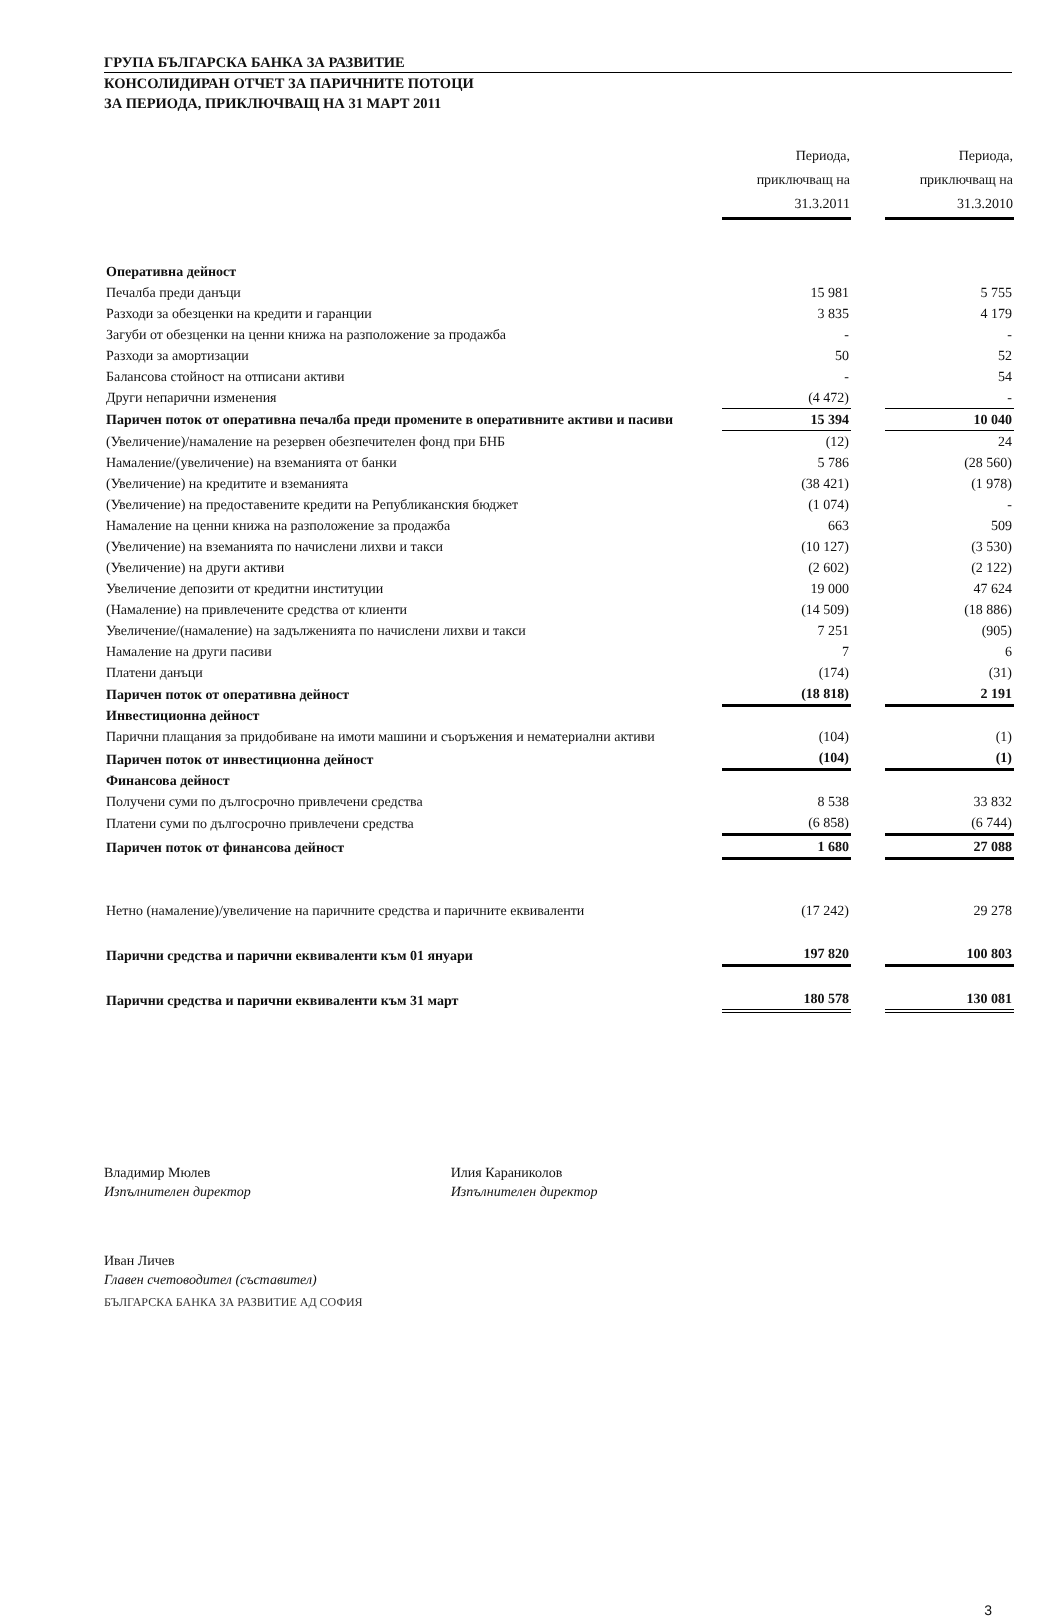ГРУПА БЪЛГАРСКА БАНКА ЗА РАЗВИТИЕ
КОНСОЛИДИРАН ОТЧЕТ ЗА ПАРИЧНИТЕ ПОТОЦИ
ЗА ПЕРИОДА, ПРИКЛЮЧВАЩ НА 31 МАРТ 2011
| | Периода, приключващ на 31.3.2011 | | Периода, приключващ на 31.3.2010 |
| --- | --- | --- | --- |
| Оперативна дейност | | | |
| Печалба преди данъци | 15 981 | | 5 755 |
| Разходи за обезценки на кредити и гаранции | 3 835 | | 4 179 |
| Загуби от обезценки на ценни книжа на разположение за продажба | - | | - |
| Разходи за амортизации | 50 | | 52 |
| Балансова стойност на отписани активи | - | | 54 |
| Други непарични изменения | (4 472) | | - |
| Паричен поток от оперативна печалба преди промените в оперативните активи и пасиви | 15 394 | | 10 040 |
| (Увеличение)/намаление на резервен обезпечителен фонд при БНБ | (12) | | 24 |
| Намаление/(увеличение) на вземанията от банки | 5 786 | | (28 560) |
| (Увеличение) на кредитите и вземанията | (38 421) | | (1 978) |
| (Увеличение) на предоставените кредити на Републиканския бюджет | (1 074) | | - |
| Намаление на ценни книжа на разположение за продажба | 663 | | 509 |
| (Увеличение) на вземанията по начислени лихви и такси | (10 127) | | (3 530) |
| (Увеличение) на други активи | (2 602) | | (2 122) |
| Увеличение депозити от кредитни институции | 19 000 | | 47 624 |
| (Намаление) на привлечените средства от клиенти | (14 509) | | (18 886) |
| Увеличение/(намаление) на задълженията по начислени лихви и такси | 7 251 | | (905) |
| Намаление на други пасиви | 7 | | 6 |
| Платени данъци | (174) | | (31) |
| Паричен поток от оперативна дейност | (18 818) | | 2 191 |
| Инвестиционна дейност | | | |
| Парични плащания за придобиване на имоти машини и съоръжения и нематериални активи | (104) | | (1) |
| Паричен поток от инвестиционна дейност | (104) | | (1) |
| Финансова дейност | | | |
| Получени суми по дългосрочно привлечени средства | 8 538 | | 33 832 |
| Платени суми по дългосрочно привлечени средства | (6 858) | | (6 744) |
| Паричен поток от финансова дейност | 1 680 | | 27 088 |
| Нетно (намаление)/увеличение на паричните средства и паричните еквиваленти | (17 242) | | 29 278 |
| Парични средства и парични еквиваленти към 01 януари | 197 820 | | 100 803 |
| Парични средства и парични еквиваленти към 31 март | 180 578 | | 130 081 |
Владимир Мюлев
Изпълнителен директор
Илия Караниколов
Изпълнителен директор
Иван Личев
Главен счетоводител (съставител)
БЪЛГАРСКА БАНКА ЗА РАЗВИТИЕ АД СОФИЯ
3